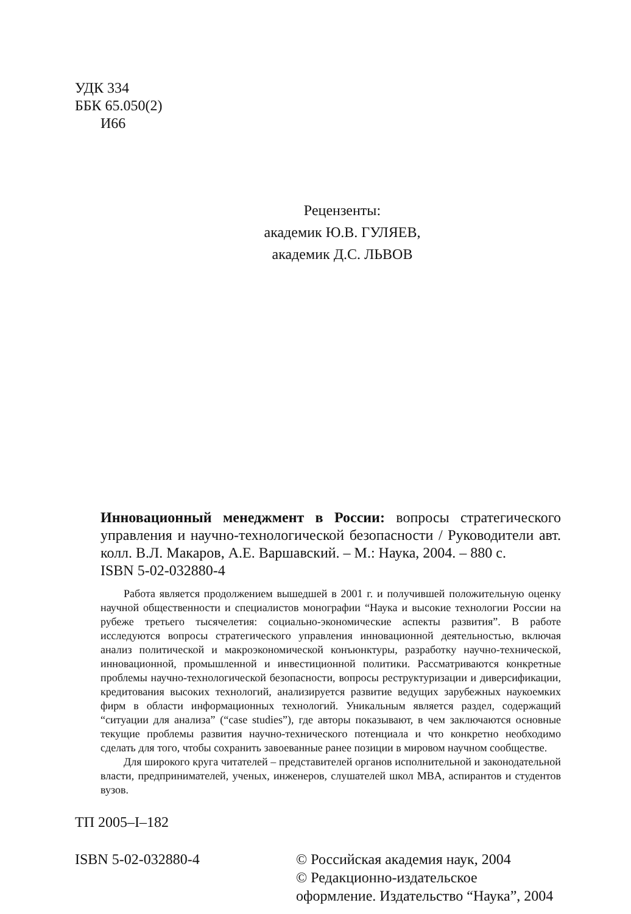УДК 334
ББК 65.050(2)
И66
Рецензенты:
академик Ю.В. ГУЛЯЕВ,
академик Д.С. ЛЬВОВ
Инновационный менеджмент в России: вопросы стратегического управления и научно-технологической безопасности / Руководители авт. колл. В.Л. Макаров, А.Е. Варшавский. – М.: Наука, 2004. – 880 с.
ISBN 5-02-032880-4
Работа является продолжением вышедшей в 2001 г. и получившей положительную оценку научной общественности и специалистов монографии “Наука и высокие технологии России на рубеже третьего тысячелетия: социально-экономические аспекты развития”. В работе исследуются вопросы стратегического управления инновационной деятельностью, включая анализ политической и макроэкономической конъюнктуры, разработку научно-технической, инновационной, промышленной и инвестиционной политики. Рассматриваются конкретные проблемы научно-технологической безопасности, вопросы реструктуризации и диверсификации, кредитования высоких технологий, анализируется развитие ведущих зарубежных наукоемких фирм в области информационных технологий. Уникальным является раздел, содержащий “ситуации для анализа” (“case studies”), где авторы показывают, в чем заключаются основные текущие проблемы развития научно-технического потенциала и что конкретно необходимо сделать для того, чтобы сохранить завоеванные ранее позиции в мировом научном сообществе.
Для широкого круга читателей – представителей органов исполнительной и законодательной власти, предпринимателей, ученых, инженеров, слушателей школ MBA, аспирантов и студентов вузов.
ТП 2005–I–182
ISBN 5-02-032880-4 © Российская академия наук, 2004
© Редакционно-издательское оформление. Издательство “Наука”, 2004